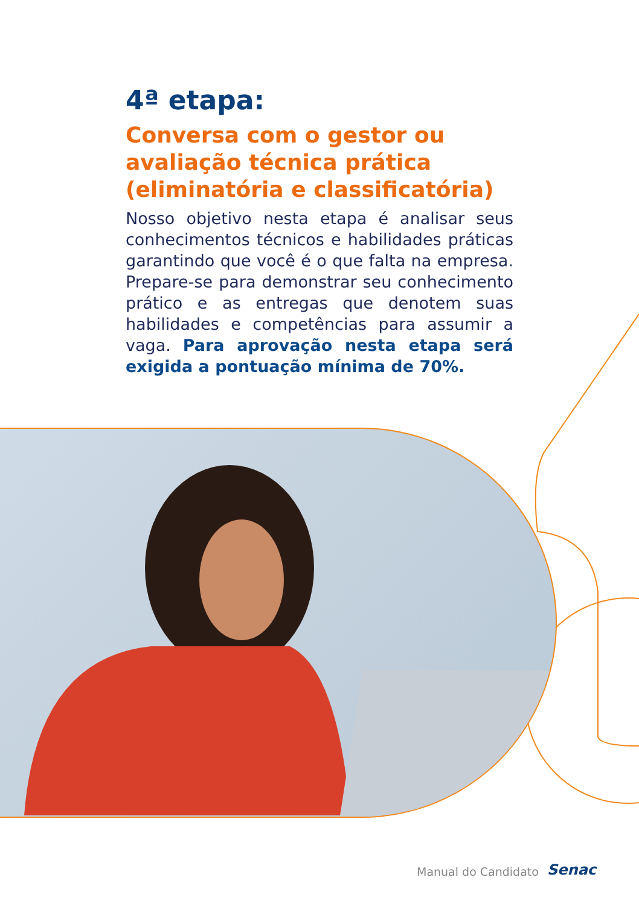4ª etapa:
Conversa com o gestor ou avaliação técnica prática (eliminatória e classificatória)
Nosso objetivo nesta etapa é analisar seus conhecimentos técnicos e habilidades práticas garantindo que você é o que falta na empresa. Prepare-se para demonstrar seu conhecimento prático e as entregas que denotem suas habilidades e competências para assumir a vaga. Para aprovação nesta etapa será exigida a pontuação mínima de 70%.
Manual do Candidato Senac